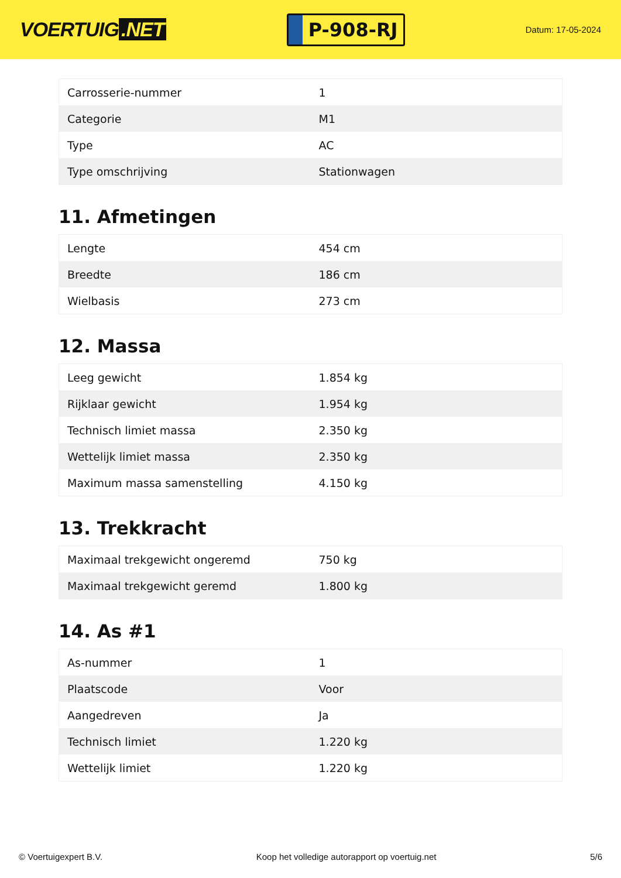VOERTUIG.NET
P-908-RJ
Datum: 17-05-2024
| Carrosserie-nummer | 1 |
| Categorie | M1 |
| Type | AC |
| Type omschrijving | Stationwagen |
11. Afmetingen
| Lengte | 454 cm |
| Breedte | 186 cm |
| Wielbasis | 273 cm |
12. Massa
| Leeg gewicht | 1.854 kg |
| Rijklaar gewicht | 1.954 kg |
| Technisch limiet massa | 2.350 kg |
| Wettelijk limiet massa | 2.350 kg |
| Maximum massa samenstelling | 4.150 kg |
13. Trekkracht
| Maximaal trekgewicht ongeremd | 750 kg |
| Maximaal trekgewicht geremd | 1.800 kg |
14. As #1
| As-nummer | 1 |
| Plaatscode | Voor |
| Aangedreven | Ja |
| Technisch limiet | 1.220 kg |
| Wettelijk limiet | 1.220 kg |
© Voertuigexpert B.V. Koop het volledige autorapport op voertuig.net 5/6